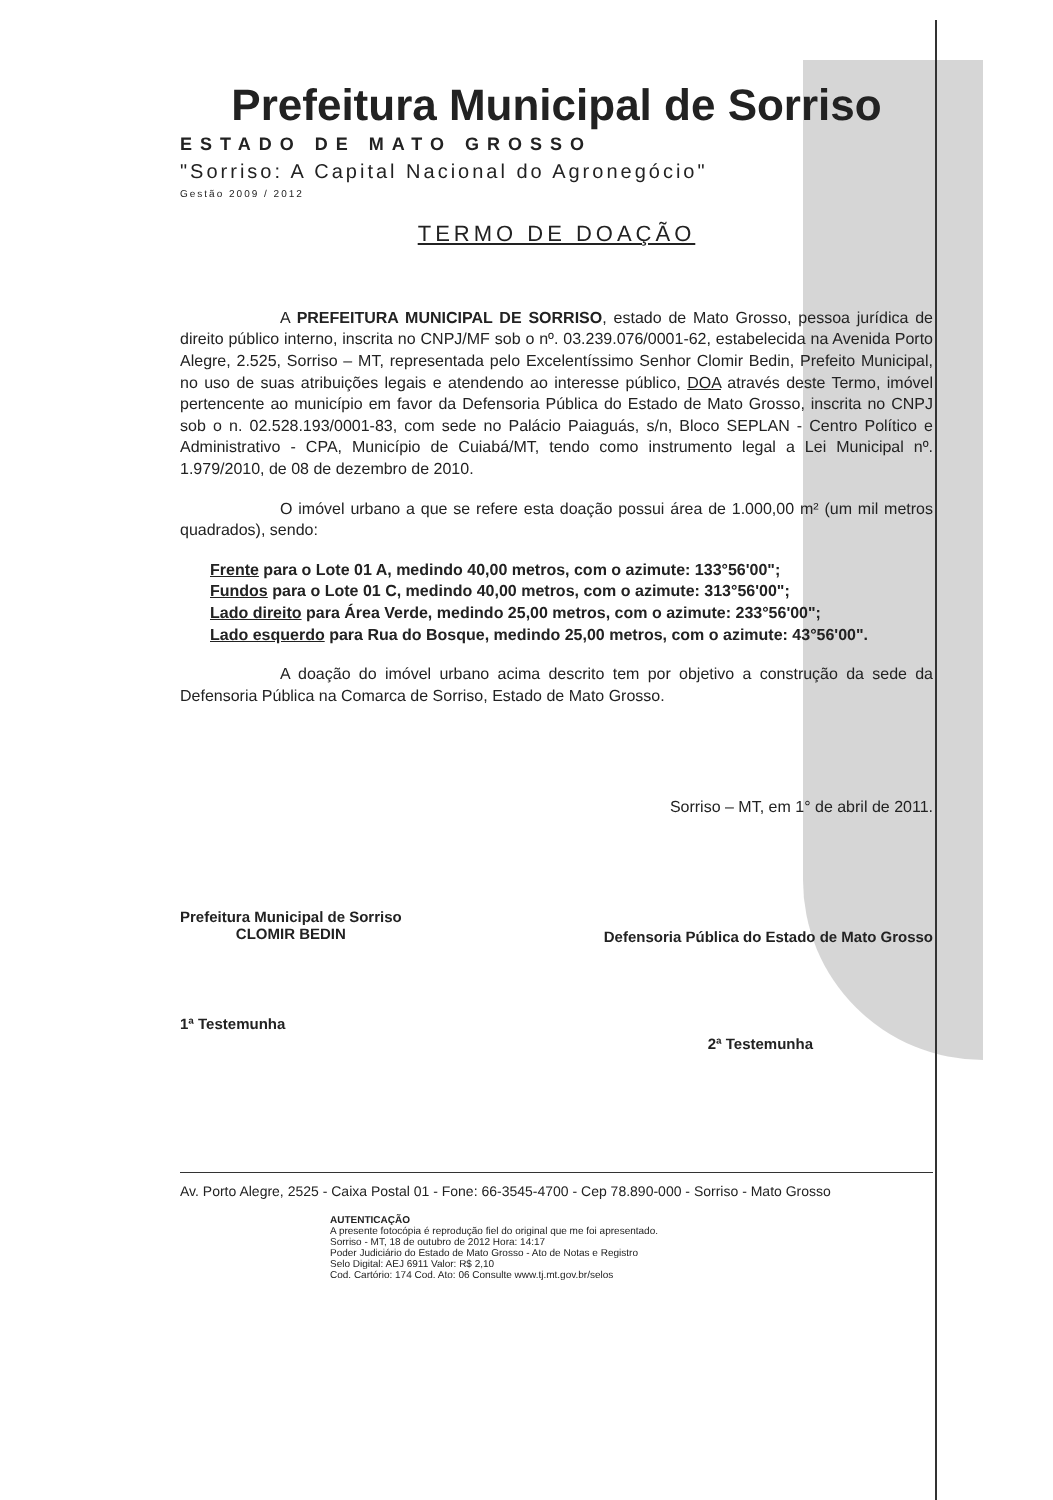Prefeitura Municipal de Sorriso
ESTADO DE MATO GROSSO
"Sorriso: A Capital Nacional do Agronegócio"
Gestão 2009 / 2012
TERMO DE DOAÇÃO
A PREFEITURA MUNICIPAL DE SORRISO, estado de Mato Grosso, pessoa jurídica de direito público interno, inscrita no CNPJ/MF sob o nº. 03.239.076/0001-62, estabelecida na Avenida Porto Alegre, 2.525, Sorriso – MT, representada pelo Excelentíssimo Senhor Clomir Bedin, Prefeito Municipal, no uso de suas atribuições legais e atendendo ao interesse público, DOA através deste Termo, imóvel pertencente ao município em favor da Defensoria Pública do Estado de Mato Grosso, inscrita no CNPJ sob o n. 02.528.193/0001-83, com sede no Palácio Paiaguás, s/n, Bloco SEPLAN - Centro Político e Administrativo - CPA, Município de Cuiabá/MT, tendo como instrumento legal a Lei Municipal nº. 1.979/2010, de 08 de dezembro de 2010.
O imóvel urbano a que se refere esta doação possui área de 1.000,00 m² (um mil metros quadrados), sendo:
Frente para o Lote 01 A, medindo 40,00 metros, com o azimute: 133°56'00";
Fundos para o Lote 01 C, medindo 40,00 metros, com o azimute: 313°56'00";
Lado direito para Área Verde, medindo 25,00 metros, com o azimute: 233°56'00";
Lado esquerdo para Rua do Bosque, medindo 25,00 metros, com o azimute: 43°56'00".
A doação do imóvel urbano acima descrito tem por objetivo a construção da sede da Defensoria Pública na Comarca de Sorriso, Estado de Mato Grosso.
Sorriso – MT, em 1° de abril de 2011.
Prefeitura Municipal de Sorriso
CLOMIR BEDIN
Defensoria Pública do Estado de Mato Grosso
1ª Testemunha
2ª Testemunha
Av. Porto Alegre, 2525 - Caixa Postal 01 - Fone: 66-3545-4700 - Cep 78.890-000 - Sorriso - Mato Grosso
AUTENTICAÇÃO
A presente fotocópia é reprodução fiel do original que me foi apresentado.
Sorriso - MT, 18 de outubro de 2012 Hora: 14:17
Poder Judiciário do Estado de Mato Grosso - Ato de Notas e Registro
Selo Digital: AEJ 6911 Valor: R$ 2,10
Cod. Cartório: 174 Cod. Ato: 06 Consulte www.tj.mt.gov.br/selos